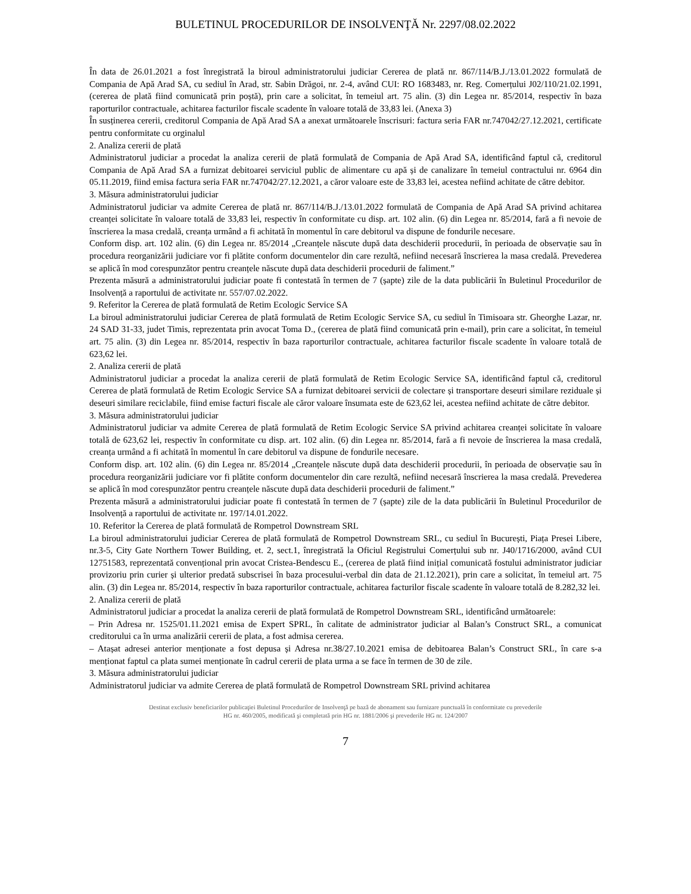BULETINUL PROCEDURILOR DE INSOLVENŢĂ Nr. 2297/08.02.2022
În data de 26.01.2021 a fost înregistrată la biroul administratorului judiciar Cererea de plată nr. 867/114/B.J./13.01.2022 formulată de Compania de Apă Arad SA, cu sediul în Arad, str. Sabin Drăgoi, nr. 2-4, având CUI: RO 1683483, nr. Reg. Comerțului J02/110/21.02.1991, (cererea de plată fiind comunicată prin poștă), prin care a solicitat, în temeiul art. 75 alin. (3) din Legea nr. 85/2014, respectiv în baza raporturilor contractuale, achitarea facturilor fiscale scadente în valoare totală de 33,83 lei. (Anexa 3)
În susținerea cererii, creditorul Compania de Apă Arad SA a anexat următoarele înscrisuri: factura seria FAR nr.747042/27.12.2021, certificate pentru conformitate cu orginalul
2. Analiza cererii de plată
Administratorul judiciar a procedat la analiza cererii de plată formulată de Compania de Apă Arad SA, identificând faptul că, creditorul Compania de Apă Arad SA a furnizat debitoarei serviciul public de alimentare cu apă și de canalizare în temeiul contractului nr. 6964 din 05.11.2019, fiind emisa factura seria FAR nr.747042/27.12.2021, a căror valoare este de 33,83 lei, acestea nefiind achitate de către debitor.
3. Măsura administratorului judiciar
Administratorul judiciar va admite Cererea de plată nr. 867/114/B.J./13.01.2022 formulată de Compania de Apă Arad SA privind achitarea creanței solicitate în valoare totală de 33,83 lei, respectiv în conformitate cu disp. art. 102 alin. (6) din Legea nr. 85/2014, fară a fi nevoie de înscrierea la masa credală, creanța urmând a fi achitată în momentul în care debitorul va dispune de fondurile necesare.
Conform disp. art. 102 alin. (6) din Legea nr. 85/2014 „Creanțele născute după data deschiderii procedurii, în perioada de observație sau în procedura reorganizării judiciare vor fi plătite conform documentelor din care rezultă, nefiind necesară înscrierea la masa credală. Prevederea se aplică în mod corespunzător pentru creanțele născute după data deschiderii procedurii de faliment.”
Prezenta măsură a administratorului judiciar poate fi contestată în termen de 7 (șapte) zile de la data publicării în Buletinul Procedurilor de Insolvență a raportului de activitate nr. 557/07.02.2022.
9. Referitor la Cererea de plată formulată de Retim Ecologic Service SA
La biroul administratorului judiciar Cererea de plată formulată de Retim Ecologic Service SA, cu sediul în Timisoara str. Gheorghe Lazar, nr. 24 SAD 31-33, judet Timis, reprezentata prin avocat Toma D., (cererea de plată fiind comunicată prin e-mail), prin care a solicitat, în temeiul art. 75 alin. (3) din Legea nr. 85/2014, respectiv în baza raporturilor contractuale, achitarea facturilor fiscale scadente în valoare totală de 623,62 lei.
2. Analiza cererii de plată
Administratorul judiciar a procedat la analiza cererii de plată formulată de Retim Ecologic Service SA, identificând faptul că, creditorul Cererea de plată formulată de Retim Ecologic Service SA a furnizat debitoarei servicii de colectare și transportare deseuri similare reziduale și deseuri similare reciclabile, fiind emise facturi fiscale ale căror valoare însumata este de 623,62 lei, acestea nefiind achitate de către debitor.
3. Măsura administratorului judiciar
Administratorul judiciar va admite Cererea de plată formulată de Retim Ecologic Service SA privind achitarea creanței solicitate în valoare totală de 623,62 lei, respectiv în conformitate cu disp. art. 102 alin. (6) din Legea nr. 85/2014, fară a fi nevoie de înscrierea la masa credală, creanța urmând a fi achitată în momentul în care debitorul va dispune de fondurile necesare.
Conform disp. art. 102 alin. (6) din Legea nr. 85/2014 „Creanțele născute după data deschiderii procedurii, în perioada de observație sau în procedura reorganizării judiciare vor fi plătite conform documentelor din care rezultă, nefiind necesară înscrierea la masa credală. Prevederea se aplică în mod corespunzător pentru creanțele născute după data deschiderii procedurii de faliment.”
Prezenta măsură a administratorului judiciar poate fi contestată în termen de 7 (șapte) zile de la data publicării în Buletinul Procedurilor de Insolvență a raportului de activitate nr. 197/14.01.2022.
10. Referitor la Cererea de plată formulată de Rompetrol Downstream SRL
La biroul administratorului judiciar Cererea de plată formulată de Rompetrol Downstream SRL, cu sediul în București, Piața Presei Libere, nr.3-5, City Gate Northern Tower Building, et. 2, sect.1, înregistrată la Oficiul Registrului Comerțului sub nr. J40/1716/2000, având CUI 12751583, reprezentată convențional prin avocat Cristea-Bendescu E., (cererea de plată fiind inițial comunicată fostului administrator judiciar provizoriu prin curier și ulterior predată subscrisei în baza procesului-verbal din data de 21.12.2021), prin care a solicitat, în temeiul art. 75 alin. (3) din Legea nr. 85/2014, respectiv în baza raporturilor contractuale, achitarea facturilor fiscale scadente în valoare totală de 8.282,32 lei.
2. Analiza cererii de plată
Administratorul judiciar a procedat la analiza cererii de plată formulată de Rompetrol Downstream SRL, identificând următoarele:
– Prin Adresa nr. 1525/01.11.2021 emisa de Expert SPRL, în calitate de administrator judiciar al Balan’s Construct SRL, a comunicat creditorului ca în urma analizării cererii de plata, a fost admisa cererea.
– Atașat adresei anterior menționate a fost depusa și Adresa nr.38/27.10.2021 emisa de debitoarea Balan’s Construct SRL, în care s-a menționat faptul ca plata sumei menționate în cadrul cererii de plata urma a se face în termen de 30 de zile.
3. Măsura administratorului judiciar
Administratorul judiciar va admite Cererea de plată formulată de Rompetrol Downstream SRL privind achitarea
Destinat exclusiv beneficiarilor publicaţiei Buletinul Procedurilor de Insolvenţă pe bază de abonament sau furnizare punctuală în conformitate cu prevederile
HG nr. 460/2005, modificată şi completată prin HG nr. 1881/2006 şi prevederile HG nr. 124/2007
7